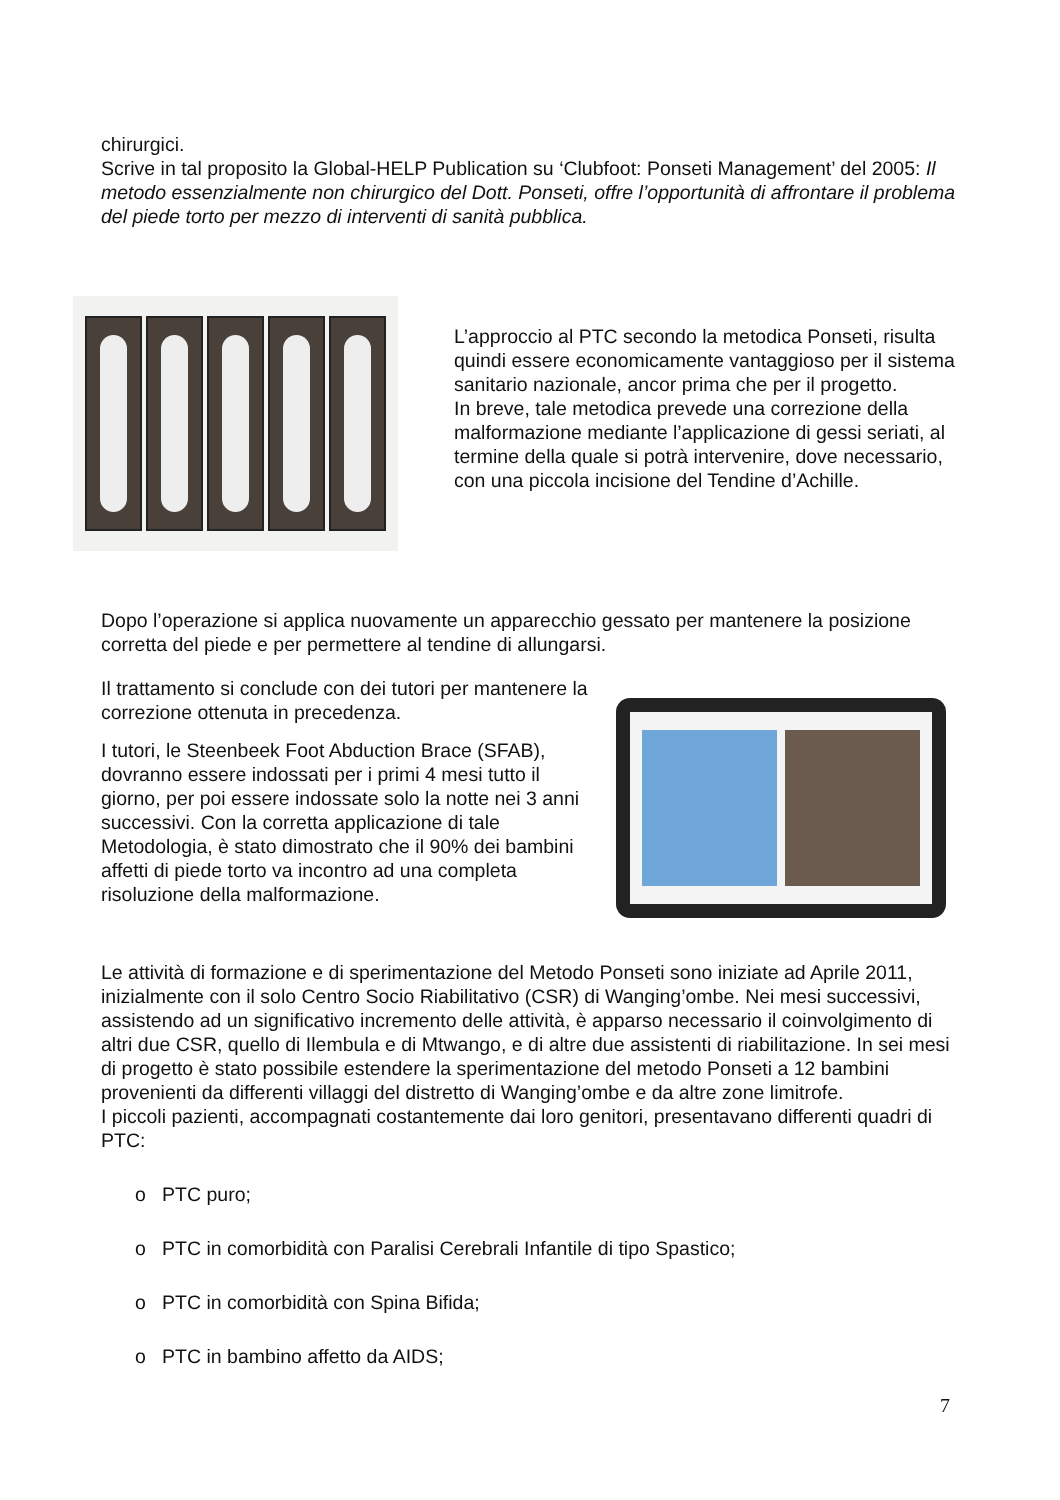chirurgici.
Scrive in tal proposito la Global-HELP Publication su ‘Clubfoot: Ponseti Management’ del 2005: Il metodo essenzialmente non chirurgico del Dott. Ponseti, offre l’opportunità di affrontare il problema del piede torto per mezzo di interventi di sanità pubblica.
L’approccio al PTC secondo la metodica Ponseti, risulta quindi essere economicamente vantaggioso per il sistema sanitario nazionale, ancor prima che per il progetto.
In breve, tale metodica prevede una correzione della malformazione mediante l’applicazione di gessi seriati, al termine della quale si potrà intervenire, dove necessario, con una piccola incisione del Tendine d’Achille.
Dopo l’operazione si applica nuovamente un apparecchio gessato per mantenere la posizione corretta del piede e per permettere al tendine di allungarsi.
Il trattamento si conclude con dei tutori per mantenere la correzione ottenuta in precedenza.
I tutori, le Steenbeek Foot Abduction Brace (SFAB), dovranno essere indossati per i primi 4 mesi tutto il giorno, per poi essere indossate solo la notte nei 3 anni successivi. Con la corretta applicazione di tale Metodologia, è stato dimostrato che il 90% dei bambini affetti di piede torto va incontro ad una completa risoluzione della malformazione.
Le attività di formazione e di sperimentazione del Metodo Ponseti sono iniziate ad Aprile 2011, inizialmente con il solo Centro Socio Riabilitativo (CSR) di Wanging’ombe. Nei mesi successivi, assistendo ad un significativo incremento delle attività, è apparso necessario il coinvolgimento di altri due CSR, quello di Ilembula e di Mtwango, e di altre due assistenti di riabilitazione. In sei mesi di progetto è stato possibile estendere la sperimentazione del metodo Ponseti a 12 bambini provenienti da differenti villaggi del distretto di Wanging’ombe e da altre zone limitrofe.
I piccoli pazienti, accompagnati costantemente dai loro genitori, presentavano differenti quadri di PTC:
o PTC puro;
o PTC in comorbidità con Paralisi Cerebrali Infantile di tipo Spastico;
o PTC in comorbidità con Spina Bifida;
o PTC in bambino affetto da AIDS;
7